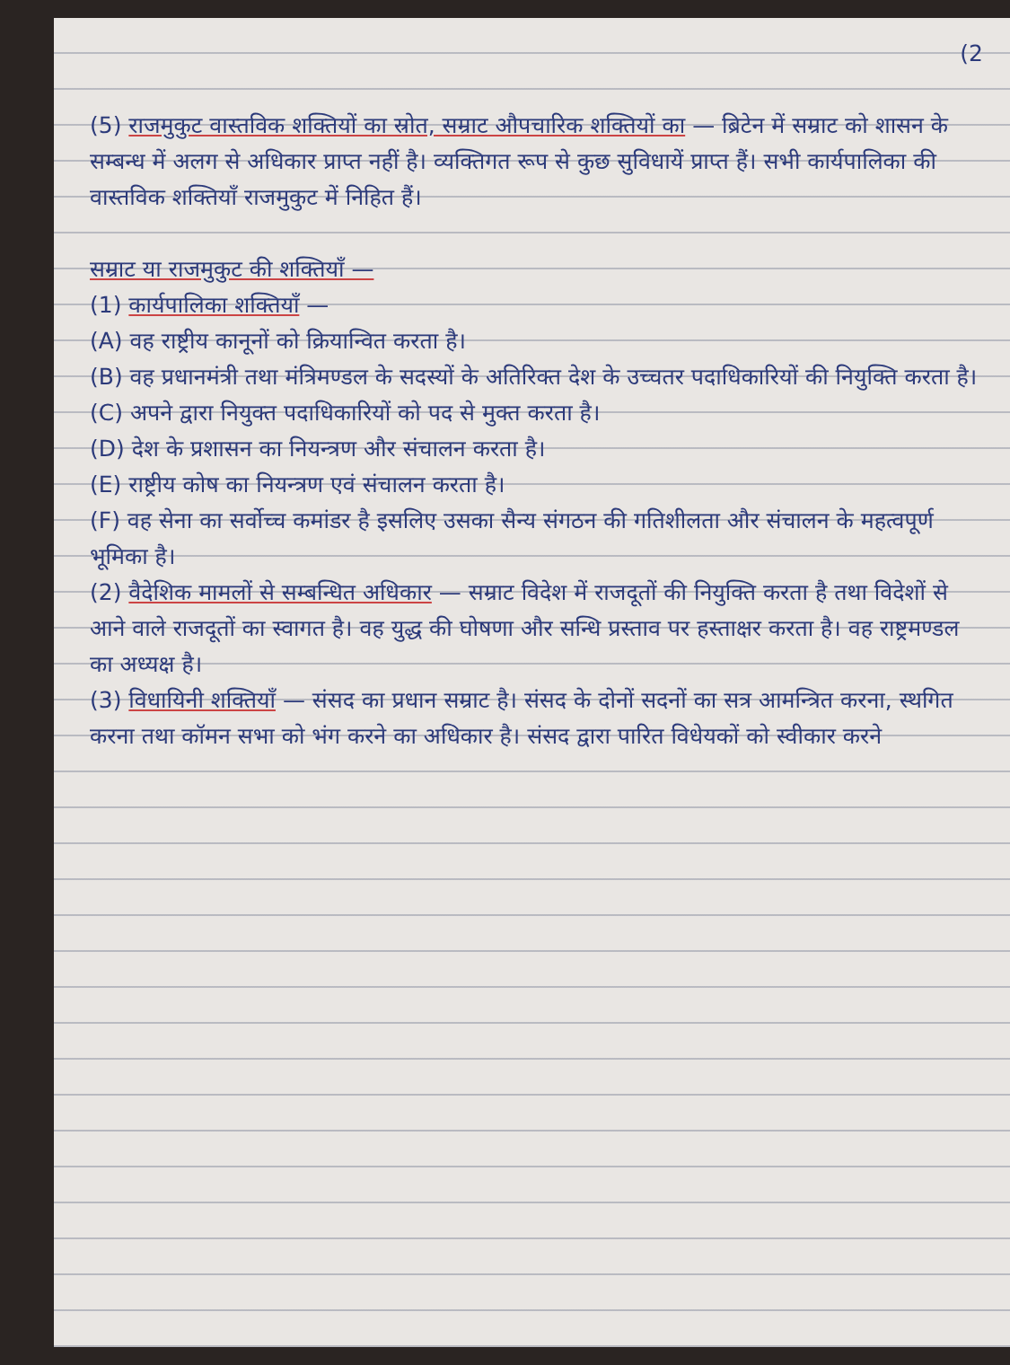(2
(5) राजमुकुट वास्तविक शक्तियों का स्रोत, सम्राट औपचारिक शक्तियों का — ब्रिटेन में सम्राट को शासन के सम्बन्ध में अलग से अधिकार प्राप्त नहीं है। व्यक्तिगत रूप से कुछ सुविधायें प्राप्त हैं। सभी कार्यपालिका की वास्तविक शक्तियाँ राजमुकुट में निहित हैं।
सम्राट या राजमुकुट की शक्तियाँ —
(1) कार्यपालिका शक्तियाँ —
(A) वह राष्ट्रीय कानूनों को क्रियान्वित करता है।
(B) वह प्रधानमंत्री तथा मंत्रिमण्डल के सदस्यों के अतिरिक्त देश के उच्चतर पदाधिकारियों की नियुक्ति करता है।
(C) अपने द्वारा नियुक्त पदाधिकारियों को पद से मुक्त करता है।
(D) देश के प्रशासन का नियन्त्रण और संचालन करता है।
(E) राष्ट्रीय कोष का नियन्त्रण एवं संचालन करता है।
(F) वह सेना का सर्वोच्च कमांडर है इसलिए उसका सैन्य संगठन की गतिशीलता और संचालन के महत्वपूर्ण भूमिका है।
(2) वैदेशिक मामलों से सम्बन्धित अधिकार — सम्राट विदेश में राजदूतों की नियुक्ति करता है तथा विदेशों से आने वाले राजदूतों का स्वागत है। वह युद्ध की घोषणा और सन्धि प्रस्ताव पर हस्ताक्षर करता है। वह राष्ट्रमण्डल का अध्यक्ष है।
(3) विधायिनी शक्तियाँ — संसद का प्रधान सम्राट है। संसद के दोनों सदनों का सत्र आमन्त्रित करना, स्थगित करना तथा कॉमन सभा को भंग करने का अधिकार है। संसद द्वारा पारित विधेयकों को स्वीकार करने